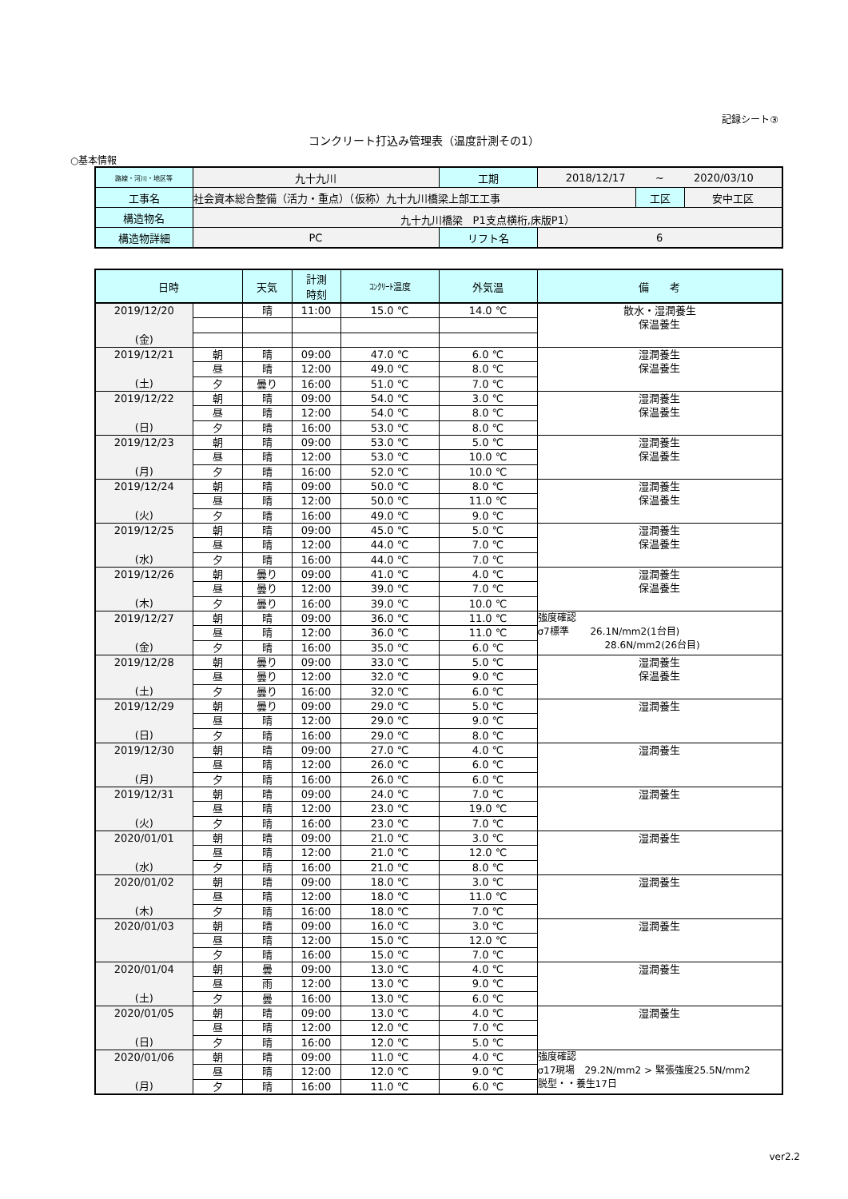記録シート③
コンクリート打込み管理表（温度計測その1）
○基本情報
| 路線・河川・地区等 | 九十九川 | 工期 | 2018/12/17 ~ 2020/03/10 | | |
| 工事名 | 社会資本総合整備（活力・重点）（仮称）九十九川橋梁上部工工事 | | | 工区 | 安中工区 |
| 構造物名 | 九十九川橋梁 P1支点横桁,床版P1） | | | | |
| 構造物詳細 | PC | リフト名 | 6 | | |
| 日時 | | 天気 | 計測 時刻 | ｺﾝｸﾘｰﾄ温度 | 外気温 | 備 考 |
| --- | --- | --- | --- | --- | --- | --- |
| 2019/12/20 (金) | | 晴 | 11:00 | 15.0 ℃ | 14.0 ℃ | 散水・湿潤養生 保温養生 |
| 2019/12/21 (土) | 朝 | 晴 | 09:00 | 47.0 ℃ | 6.0 ℃ | 湿潤養生 保温養生 |
| | 昼 | 晴 | 12:00 | 49.0 ℃ | 8.0 ℃ | |
| | 夕 | 曇り | 16:00 | 51.0 ℃ | 7.0 ℃ | |
| 2019/12/22 (日) | 朝 | 晴 | 09:00 | 54.0 ℃ | 3.0 ℃ | 湿潤養生 保温養生 |
| | 昼 | 晴 | 12:00 | 54.0 ℃ | 8.0 ℃ | |
| | 夕 | 晴 | 16:00 | 53.0 ℃ | 8.0 ℃ | |
| 2019/12/23 (月) | 朝 | 晴 | 09:00 | 53.0 ℃ | 5.0 ℃ | 湿潤養生 保温養生 |
| | 昼 | 晴 | 12:00 | 53.0 ℃ | 10.0 ℃ | |
| | 夕 | 晴 | 16:00 | 52.0 ℃ | 10.0 ℃ | |
| 2019/12/24 (火) | 朝 | 晴 | 09:00 | 50.0 ℃ | 8.0 ℃ | 湿潤養生 保温養生 |
| | 昼 | 晴 | 12:00 | 50.0 ℃ | 11.0 ℃ | |
| | 夕 | 晴 | 16:00 | 49.0 ℃ | 9.0 ℃ | |
| 2019/12/25 (水) | 朝 | 晴 | 09:00 | 45.0 ℃ | 5.0 ℃ | 湿潤養生 保温養生 |
| | 昼 | 晴 | 12:00 | 44.0 ℃ | 7.0 ℃ | |
| | 夕 | 晴 | 16:00 | 44.0 ℃ | 7.0 ℃ | |
| 2019/12/26 (木) | 朝 | 曇り | 09:00 | 41.0 ℃ | 4.0 ℃ | 湿潤養生 保温養生 |
| | 昼 | 曇り | 12:00 | 39.0 ℃ | 7.0 ℃ | |
| | 夕 | 曇り | 16:00 | 39.0 ℃ | 10.0 ℃ | |
| 2019/12/27 (金) | 朝 | 晴 | 09:00 | 36.0 ℃ | 11.0 ℃ | 強度確認 σ7標準 26.1N/mm2(1台目) 28.6N/mm2(26台目) |
| | 昼 | 晴 | 12:00 | 36.0 ℃ | 11.0 ℃ | |
| | 夕 | 晴 | 16:00 | 35.0 ℃ | 6.0 ℃ | |
| 2019/12/28 (土) | 朝 | 曇り | 09:00 | 33.0 ℃ | 5.0 ℃ | 湿潤養生 保温養生 |
| | 昼 | 曇り | 12:00 | 32.0 ℃ | 9.0 ℃ | |
| | 夕 | 曇り | 16:00 | 32.0 ℃ | 6.0 ℃ | |
| 2019/12/29 (日) | 朝 | 曇り | 09:00 | 29.0 ℃ | 5.0 ℃ | 湿潤養生 |
| | 昼 | 晴 | 12:00 | 29.0 ℃ | 9.0 ℃ | |
| | 夕 | 晴 | 16:00 | 29.0 ℃ | 8.0 ℃ | |
| 2019/12/30 (月) | 朝 | 晴 | 09:00 | 27.0 ℃ | 4.0 ℃ | 湿潤養生 |
| | 昼 | 晴 | 12:00 | 26.0 ℃ | 6.0 ℃ | |
| | 夕 | 晴 | 16:00 | 26.0 ℃ | 6.0 ℃ | |
| 2019/12/31 (火) | 朝 | 晴 | 09:00 | 24.0 ℃ | 7.0 ℃ | 湿潤養生 |
| | 昼 | 晴 | 12:00 | 23.0 ℃ | 19.0 ℃ | |
| | 夕 | 晴 | 16:00 | 23.0 ℃ | 7.0 ℃ | |
| 2020/01/01 (水) | 朝 | 晴 | 09:00 | 21.0 ℃ | 3.0 ℃ | 湿潤養生 |
| | 昼 | 晴 | 12:00 | 21.0 ℃ | 12.0 ℃ | |
| | 夕 | 晴 | 16:00 | 21.0 ℃ | 8.0 ℃ | |
| 2020/01/02 (木) | 朝 | 晴 | 09:00 | 18.0 ℃ | 3.0 ℃ | 湿潤養生 |
| | 昼 | 晴 | 12:00 | 18.0 ℃ | 11.0 ℃ | |
| | 夕 | 晴 | 16:00 | 18.0 ℃ | 7.0 ℃ | |
| 2020/01/03 | 朝 | 晴 | 09:00 | 16.0 ℃ | 3.0 ℃ | 湿潤養生 |
| | 昼 | 晴 | 12:00 | 15.0 ℃ | 12.0 ℃ | |
| | 夕 | 晴 | 16:00 | 15.0 ℃ | 7.0 ℃ | |
| 2020/01/04 (土) | 朝 | 曇 | 09:00 | 13.0 ℃ | 4.0 ℃ | 湿潤養生 |
| | 昼 | 雨 | 12:00 | 13.0 ℃ | 9.0 ℃ | |
| | 夕 | 曇 | 16:00 | 13.0 ℃ | 6.0 ℃ | |
| 2020/01/05 (日) | 朝 | 晴 | 09:00 | 13.0 ℃ | 4.0 ℃ | 湿潤養生 |
| | 昼 | 晴 | 12:00 | 12.0 ℃ | 7.0 ℃ | |
| | 夕 | 晴 | 16:00 | 12.0 ℃ | 5.0 ℃ | |
| 2020/01/06 (月) | 朝 | 晴 | 09:00 | 11.0 ℃ | 4.0 ℃ | 強度確認 σ17現場 29.2N/mm2 > 緊張強度25.5N/mm2 脱型・・養生17日 |
| | 昼 | 晴 | 12:00 | 12.0 ℃ | 9.0 ℃ | |
| | 夕 | 晴 | 16:00 | 11.0 ℃ | 6.0 ℃ | |
ver2.2